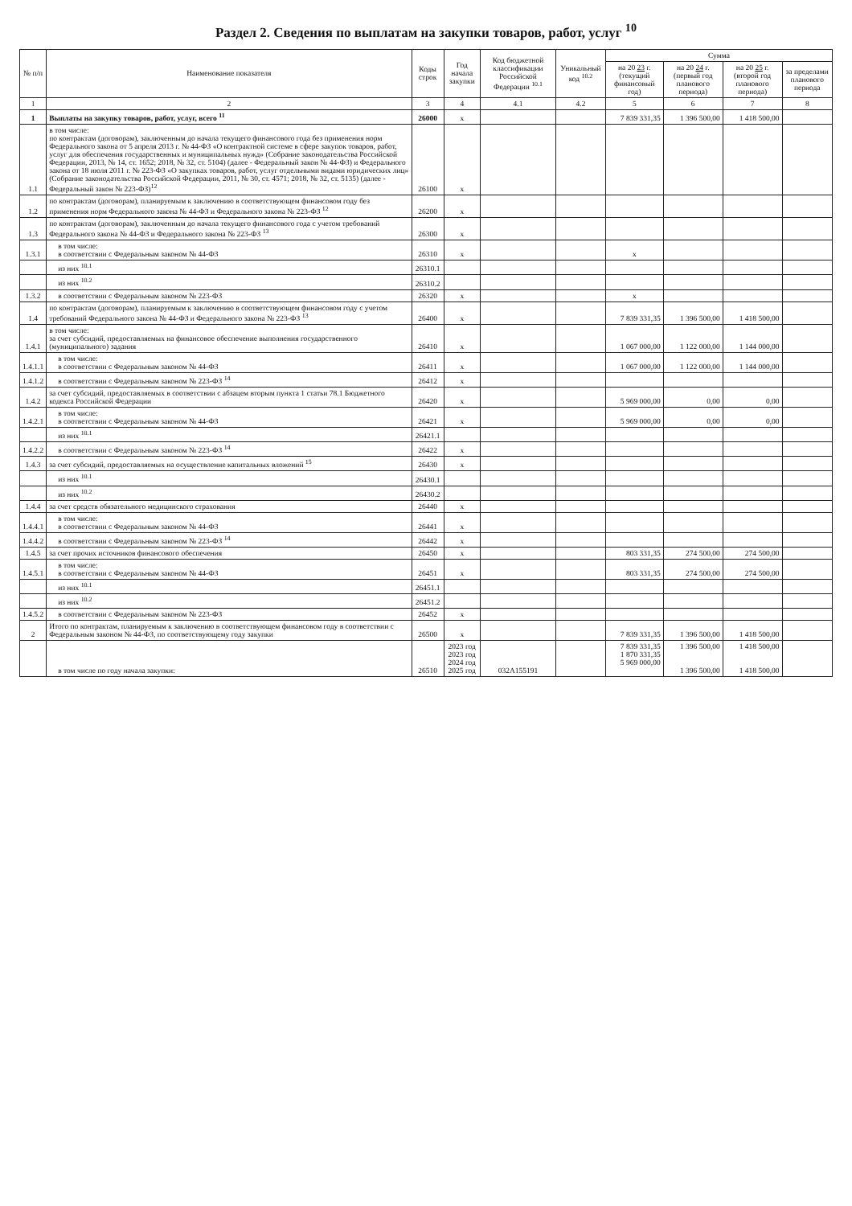Раздел 2. Сведения по выплатам на закупки товаров, работ, услуг <sup>10</sup>
| № п/п | Наименование показателя | Коды строк | Год начала закупки | Код бюджетной классификации Российской Федерации <sup>10.1</sup> | Уникальный код <sup>10.2</sup> | Сумма | | | |
| --- | --- | --- | --- | --- | --- | --- | --- | --- | --- |
| | | | | | | на 20 23 г. (текущий финансовый год) | на 20 24 г. (первый год планового периода) | на 20 25 г. (второй год планового периода) | за пределами планового периода |
| 1 | 2 | 3 | 4 | 4.1 | 4.2 | 5 | 6 | 7 | 8 |
| 1 | Выплаты на закупку товаров, работ, услуг, всего <sup>11</sup> | 26000 | x | | | 7 839 331,35 | 1 396 500,00 | 1 418 500,00 | |
| 1.1 | в том числе: по контрактам (договорам), заключенным до начала текущего финансового года без применения норм Федерального закона от 5 апреля 2013 г. № 44-ФЗ «О контрактной системе в сфере закупок товаров, работ, услуг для обеспечения государственных и муниципальных нужд» (Собрание законодательства Российской Федерации, 2013, № 14, ст. 1652; 2018, № 32, ст. 5104) (далее - Федеральный закон № 44-ФЗ) и Федерального закона от 18 июля 2011 г. № 223-ФЗ «О закупках товаров, работ, услуг отдельными видами юридических лиц» (Собрание законодательства Российской Федерации, 2011, № 30, ст. 4571; 2018, № 32, ст. 5135) (далее - Федеральный закон № 223-ФЗ)<sup>12</sup> | 26100 | x | | | | | | |
| 1.2 | по контрактам (договорам), планируемым к заключению в соответствующем финансовом году без применения норм Федерального закона № 44-ФЗ и Федерального закона № 223-ФЗ <sup>12</sup> | 26200 | x | | | | | | |
| 1.3 | по контрактам (договорам), заключенным до начала текущего финансового года с учетом требований Федерального закона № 44-ФЗ и Федерального закона № 223-ФЗ <sup>13</sup> | 26300 | x | | | | | | |
| 1.3.1 | в том числе: в соответствии с Федеральным законом № 44-ФЗ | 26310 | x | | | x | | | |
| | из них <sup>10.1</sup> | 26310.1 | | | | | | | |
| | из них <sup>10.2</sup> | 26310.2 | | | | | | | |
| 1.3.2 | в соответствии с Федеральным законом № 223-ФЗ | 26320 | x | | | x | | | |
| 1.4 | по контрактам (договорам), планируемым к заключению в соответствующем финансовом году с учетом требований Федерального закона № 44-ФЗ и Федерального закона № 223-ФЗ <sup>13</sup> | 26400 | x | | | 7 839 331,35 | 1 396 500,00 | 1 418 500,00 | |
| 1.4.1 | в том числе: за счет субсидий, предоставляемых на финансовое обеспечение выполнения государственного (муниципального) задания | 26410 | x | | | 1 067 000,00 | 1 122 000,00 | 1 144 000,00 | |
| 1.4.1.1 | в том числе: в соответствии с Федеральным законом № 44-ФЗ | 26411 | x | | | 1 067 000,00 | 1 122 000,00 | 1 144 000,00 | |
| 1.4.1.2 | в соответствии с Федеральным законом № 223-ФЗ <sup>14</sup> | 26412 | x | | | | | | |
| 1.4.2 | за счет субсидий, предоставляемых в соответствии с абзацем вторым пункта 1 статьи 78.1 Бюджетного кодекса Российской Федерации | 26420 | x | | | 5 969 000,00 | 0,00 | 0,00 | |
| 1.4.2.1 | в том числе: в соответствии с Федеральным законом № 44-ФЗ | 26421 | x | | | 5 969 000,00 | 0,00 | 0,00 | |
| | из них <sup>10.1</sup> | 26421.1 | | | | | | | |
| 1.4.2.2 | в соответствии с Федеральным законом № 223-ФЗ <sup>14</sup> | 26422 | x | | | | | | |
| 1.4.3 | за счет субсидий, предоставляемых на осуществление капитальных вложений <sup>15</sup> | 26430 | x | | | | | | |
| | из них <sup>10.1</sup> | 26430.1 | | | | | | | |
| | из них <sup>10.2</sup> | 26430.2 | | | | | | | |
| 1.4.4 | за счет средств обязательного медицинского страхования | 26440 | x | | | | | | |
| 1.4.4.1 | в том числе: в соответствии с Федеральным законом № 44-ФЗ | 26441 | x | | | | | | |
| 1.4.4.2 | в соответствии с Федеральным законом № 223-ФЗ <sup>14</sup> | 26442 | x | | | | | | |
| 1.4.5 | за счет прочих источников финансового обеспечения | 26450 | x | | | 803 331,35 | 274 500,00 | 274 500,00 | |
| 1.4.5.1 | в том числе: в соответствии с Федеральным законом № 44-ФЗ | 26451 | x | | | 803 331,35 | 274 500,00 | 274 500,00 | |
| | из них <sup>10.1</sup> | 26451.1 | | | | | | | |
| | из них <sup>10.2</sup> | 26451.2 | | | | | | | |
| 1.4.5.2 | в соответствии с Федеральным законом № 223-ФЗ | 26452 | x | | | | | | |
| 2 | Итого по контрактам, планируемым к заключению в соответствующем финансовом году в соответствии с Федеральным законом № 44-ФЗ, по соответствующему году закупки | 26500 | x | | | 7 839 331,35 | 1 396 500,00 | 1 418 500,00 | |
| | в том числе по году начала закупки: | 26510 | 2023 год 2023 год 2024 год 2025 год | 032A155191 | | 7 839 331,35 1 870 331,35 5 969 000,00 | 1 396 500,00 1 396 500,00 | 1 418 500,00 1 418 500,00 | |